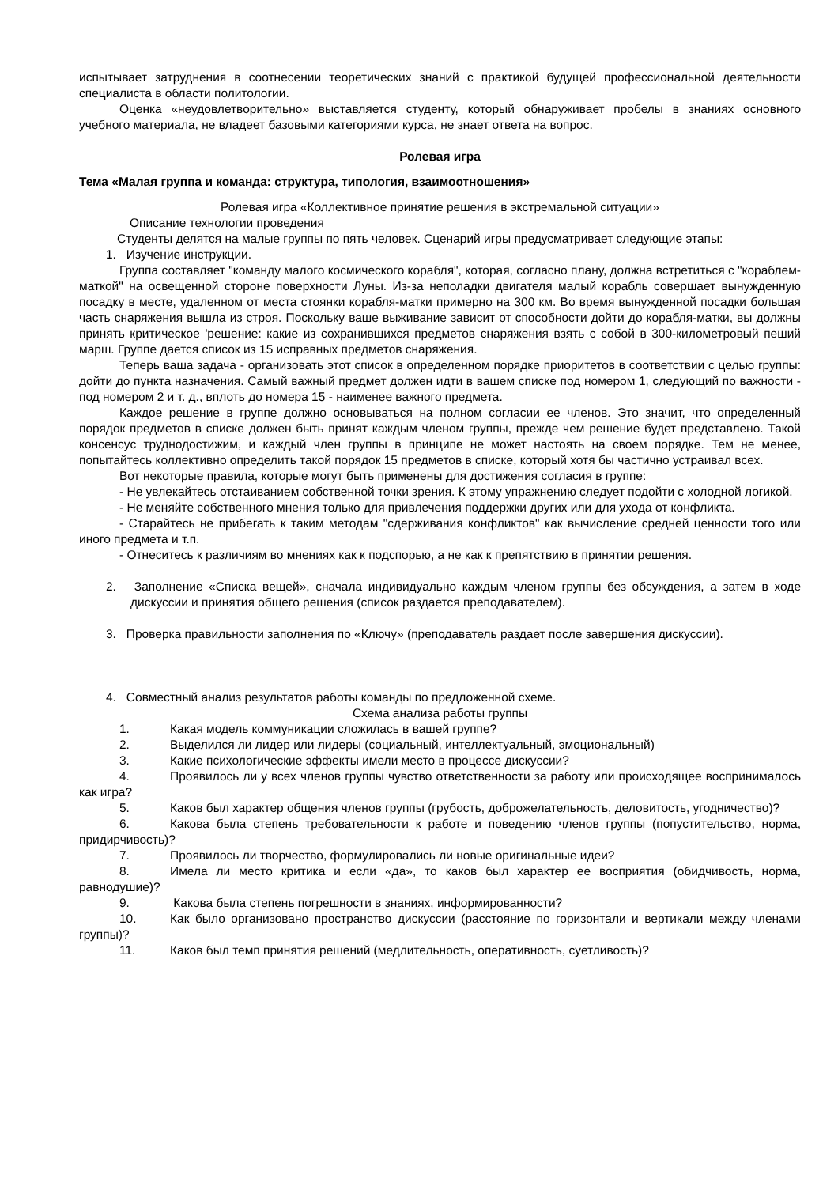испытывает затруднения в соотнесении теоретических знаний с практикой будущей профессиональной деятельности специалиста в области политологии.
Оценка «неудовлетворительно» выставляется студенту, который обнаруживает пробелы в знаниях основного учебного материала, не владеет базовыми категориями курса, не знает ответа на вопрос.
Ролевая игра
Тема «Малая группа и команда: структура, типология, взаимоотношения»
Ролевая игра «Коллективное принятие решения в экстремальной ситуации»
Описание технологии проведения
Студенты делятся на малые группы по пять человек. Сценарий игры предусматривает следующие этапы:
1. Изучение инструкции.
Группа составляет "команду малого космического корабля", которая, согласно плану, должна встретиться с "кораблем-маткой" на освещенной стороне поверхности Луны. Из-за неполадки двигателя малый корабль совершает вынужденную посадку в месте, удаленном от места стоянки корабля-матки примерно на 300 км. Во время вынужденной посадки большая часть снаряжения вышла из строя. Поскольку ваше выживание зависит от способности дойти до корабля-матки, вы должны принять критическое 'решение: какие из сохранившихся предметов снаряжения взять с собой в 300-километровый пеший марш. Группе дается список из 15 исправных предметов снаряжения.
Теперь ваша задача - организовать этот список в определенном порядке приоритетов в соответствии с целью группы: дойти до пункта назначения. Самый важный предмет должен идти в вашем списке под номером 1, следующий по важности - под номером 2 и т. д., вплоть до номера 15 - наименее важного предмета.
Каждое решение в группе должно основываться на полном согласии ее членов. Это значит, что определенный порядок предметов в списке должен быть принят каждым членом группы, прежде чем решение будет представлено. Такой консенсус труднодостижим, и каждый член группы в принципе не может настоять на своем порядке. Тем не менее, попытайтесь коллективно определить такой порядок 15 предметов в списке, который хотя бы частично устраивал всех.
Вот некоторые правила, которые могут быть применены для достижения согласия в группе:
- Не увлекайтесь отстаиванием собственной точки зрения. К этому упражнению следует подойти с холодной логикой.
- Не меняйте собственного мнения только для привлечения поддержки других или для ухода от конфликта.
- Старайтесь не прибегать к таким методам "сдерживания конфликтов" как вычисление средней ценности того или иного предмета и т.п.
- Отнеситесь к различиям во мнениях как к подспорью, а не как к препятствию в принятии решения.
2. Заполнение «Списка вещей», сначала индивидуально каждым членом группы без обсуждения, а затем в ходе дискуссии и принятия общего решения (список раздается преподавателем).
3. Проверка правильности заполнения по «Ключу» (преподаватель раздает после завершения дискуссии).
4. Совместный анализ результатов работы команды по предложенной схеме.
Схема анализа работы группы
1. Какая модель коммуникации сложилась в вашей группе?
2. Выделился ли лидер или лидеры (социальный, интеллектуальный, эмоциональный)
3. Какие психологические эффекты имели место в процессе дискуссии?
4. Проявилось ли у всех членов группы чувство ответственности за работу или происходящее воспринималось как игра?
5. Каков был характер общения членов группы (грубость, доброжелательность, деловитость, угодничество)?
6. Какова была степень требовательности к работе и поведению членов группы (попустительство, норма, придирчивость)?
7. Проявилось ли творчество, формулировались ли новые оригинальные идеи?
8. Имела ли место критика и если «да», то каков был характер ее восприятия (обидчивость, норма, равнодушие)?
9. Какова была степень погрешности в знаниях, информированности?
10. Как было организовано пространство дискуссии (расстояние по горизонтали и вертикали между членами группы)?
11. Каков был темп принятия решений (медлительность, оперативность, суетливость)?